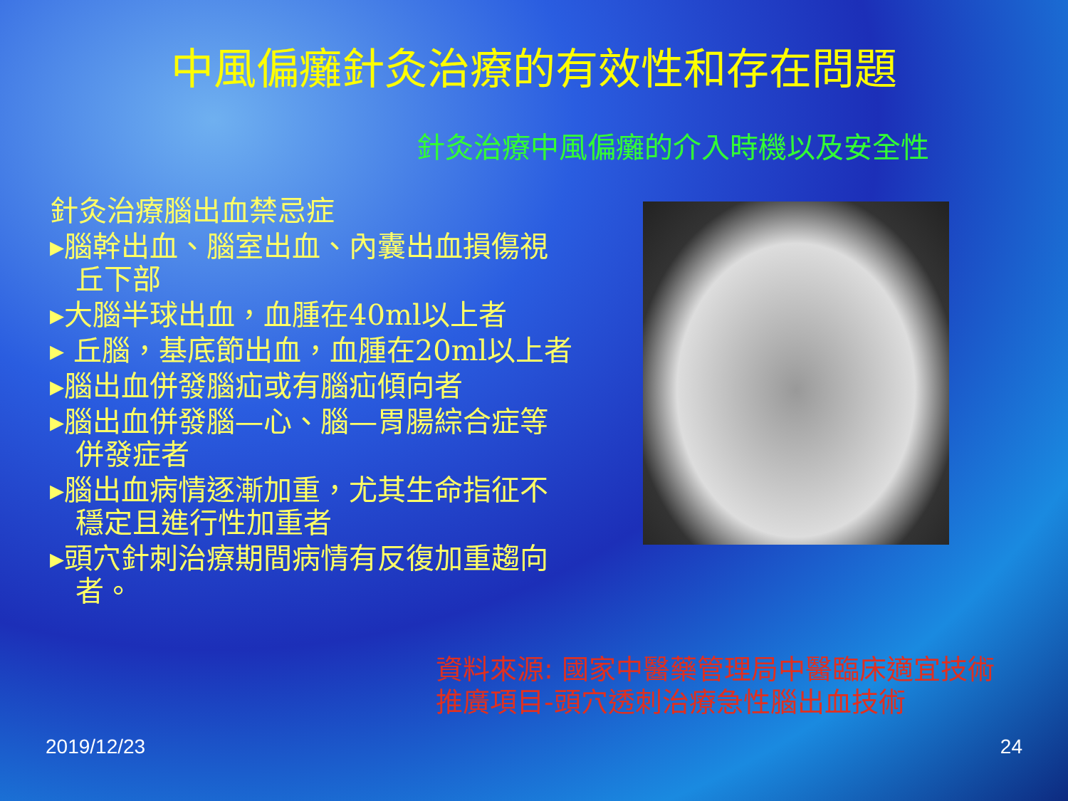中風偏癱針灸治療的有效性和存在問題
針灸治療中風偏癱的介入時機以及安全性
針灸治療腦出血禁忌症
▸腦幹出血、腦室出血、內囊出血損傷視
丘下部
▸大腦半球出血，血腫在40ml以上者
▸ 丘腦，基底節出血，血腫在20ml以上者
▸腦出血併發腦疝或有腦疝傾向者
▸腦出血併發腦—心、腦—胃腸綜合症等
併發症者
▸腦出血病情逐漸加重，尤其生命指征不
穩定且進行性加重者
▸頭穴針刺治療期間病情有反復加重趨向
者。
資料來源: 國家中醫藥管理局中醫臨床適宜技術
推廣項目-頭穴透刺治療急性腦出血技術
2019/12/23 24